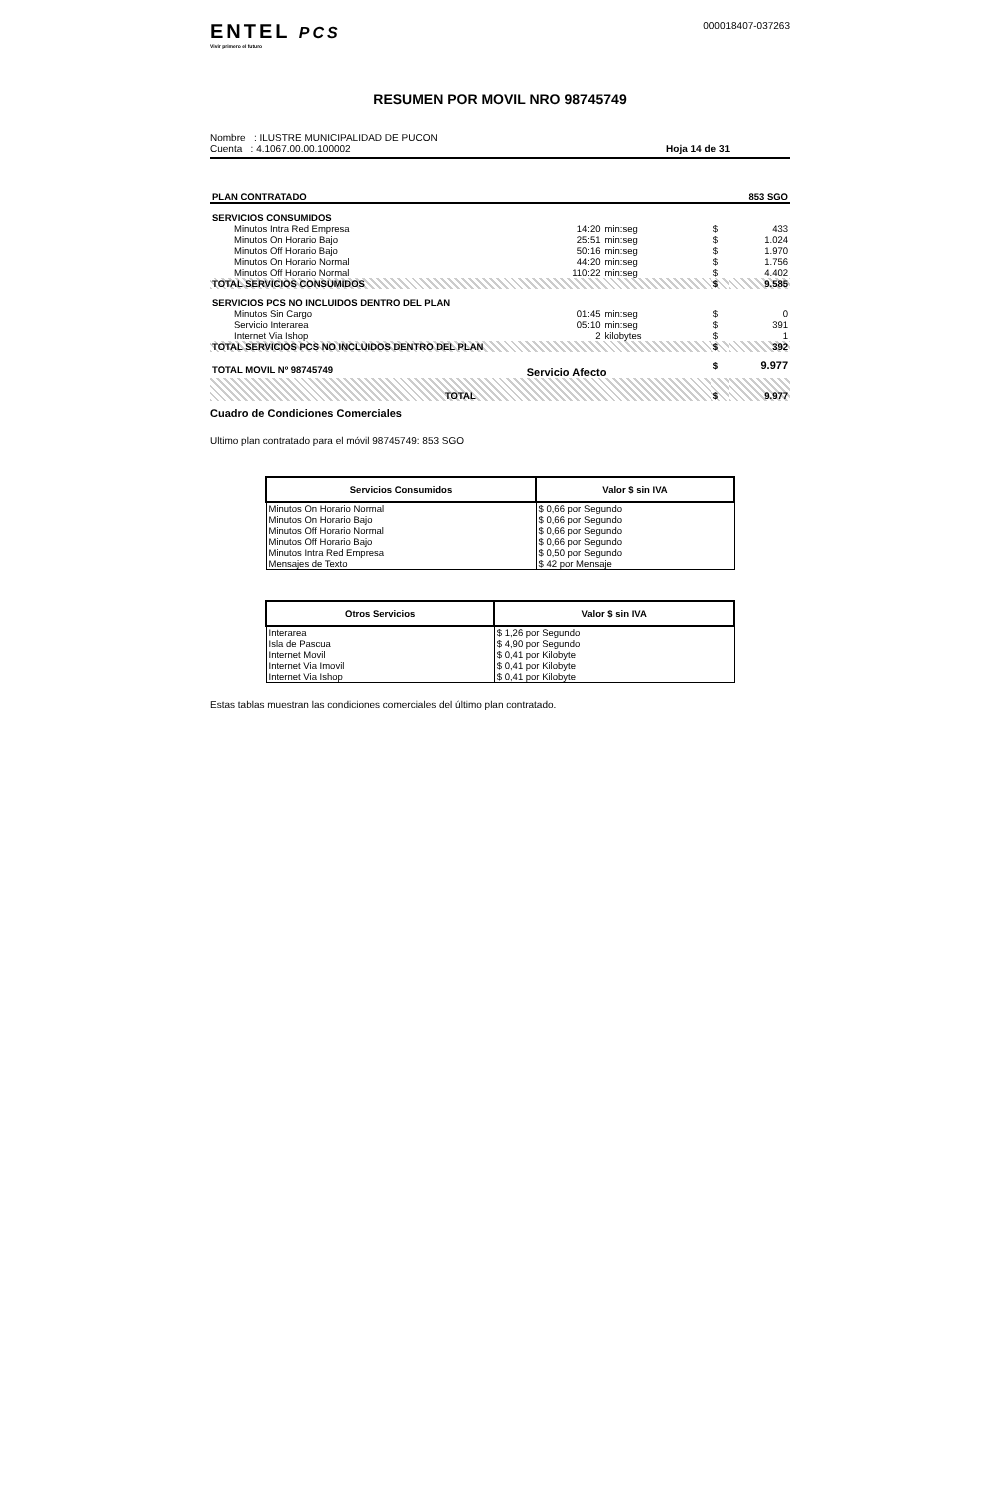ENTEL PCS
Vivir primero el futuro
000018407-037263
RESUMEN POR MOVIL NRO 98745749
Nombre : ILUSTRE MUNICIPALIDAD DE PUCON
Cuenta : 4.1067.00.00.100002
Hoja 14 de 31
| PLAN CONTRATADO | | | | 853 SGO | |
| SERVICIOS CONSUMIDOS | | | | | |
| Minutos Intra Red Empresa | 14:20 | min:seg | | $ | 433 |
| Minutos On Horario Bajo | 25:51 | min:seg | | $ | 1.024 |
| Minutos Off Horario Bajo | 50:16 | min:seg | | $ | 1.970 |
| Minutos On Horario Normal | 44:20 | min:seg | | $ | 1.756 |
| Minutos Off Horario Normal | 110:22 | min:seg | | $ | 4.402 |
| TOTAL SERVICIOS CONSUMIDOS | | | | $ | 9.585 |
| SERVICIOS PCS NO INCLUIDOS DENTRO DEL PLAN | | | | | |
| Minutos Sin Cargo | 01:45 | min:seg | | $ | 0 |
| Servicio Interarea | 05:10 | min:seg | | $ | 391 |
| Internet Via Ishop | 2 | kilobytes | | $ | 1 |
| TOTAL SERVICIOS PCS NO INCLUIDOS DENTRO DEL PLAN | | | | $ | 392 |
| TOTAL MOVIL Nº 98745749 | Servicio Afecto | | | $ | 9.977 |
| TOTAL | | | | $ | 9.977 |
Cuadro de Condiciones Comerciales
Ultimo plan contratado para el móvil 98745749: 853 SGO
| Servicios Consumidos | Valor $ sin IVA |
| --- | --- |
| Minutos On Horario Normal | $ 0,66 por Segundo |
| Minutos On Horario Bajo | $ 0,66 por Segundo |
| Minutos Off Horario Normal | $ 0,66 por Segundo |
| Minutos Off Horario Bajo | $ 0,66 por Segundo |
| Minutos Intra Red Empresa | $ 0,50 por Segundo |
| Mensajes de Texto | $ 42 por Mensaje |
| Otros Servicios | Valor $ sin IVA |
| --- | --- |
| Interarea | $ 1,26 por Segundo |
| Isla de Pascua | $ 4,90 por Segundo |
| Internet Movil | $ 0,41 por Kilobyte |
| Internet Via Imovil | $ 0,41 por Kilobyte |
| Internet Via Ishop | $ 0,41 por Kilobyte |
Estas tablas muestran las condiciones comerciales del último plan contratado.